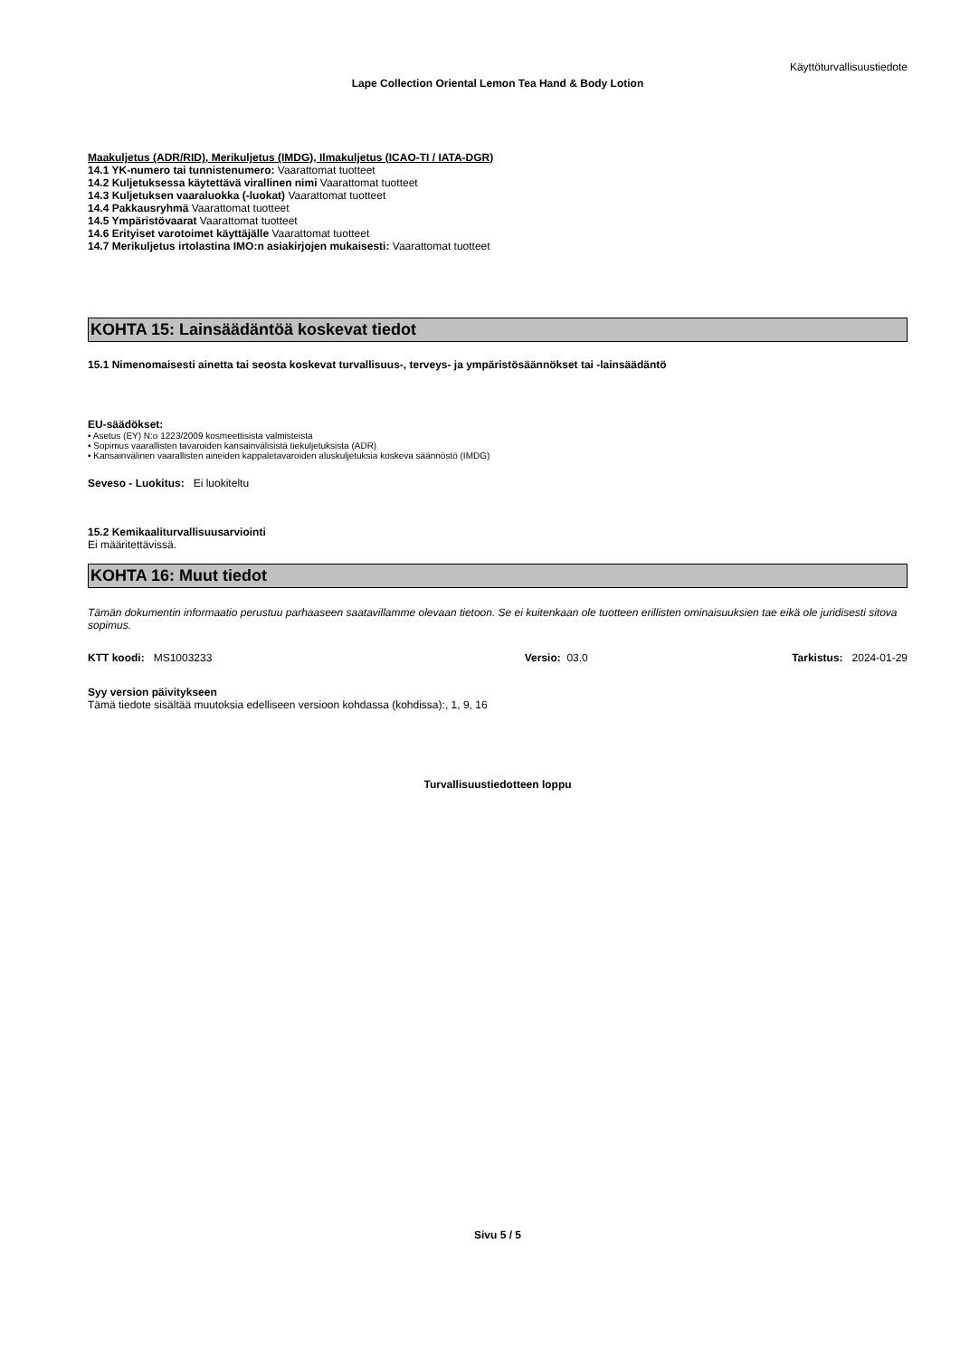Käyttöturvallisuustiedote
Lape Collection Oriental Lemon Tea Hand & Body Lotion
Maakuljetus (ADR/RID), Merikuljetus (IMDG), Ilmakuljetus (ICAO-TI / IATA-DGR)
14.1 YK-numero tai tunnistenumero: Vaarattomat tuotteet
14.2 Kuljetuksessa käytettävä virallinen nimi Vaarattomat tuotteet
14.3 Kuljetuksen vaaraluokka (-luokat) Vaarattomat tuotteet
14.4 Pakkausryhmä Vaarattomat tuotteet
14.5 Ympäristövaarat Vaarattomat tuotteet
14.6 Erityiset varotoimet käyttäjälle Vaarattomat tuotteet
14.7 Merikuljetus irtolastina IMO:n asiakirjojen mukaisesti: Vaarattomat tuotteet
KOHTA 15: Lainsäädäntöä koskevat tiedot
15.1 Nimenomaisesti ainetta tai seosta koskevat turvallisuus-, terveys- ja ympäristösäännökset tai -lainsäädäntö
EU-säädökset:
• Asetus (EY) N:o 1223/2009 kosmeettisista valmisteista
• Sopimus vaarallisten tavaroiden kansainvälisistä tiekuljetuksista (ADR)
• Kansainvälinen vaarallisten aineiden kappaletavaroiden aluskuljetuksia koskeva säännöstö (IMDG)
Seveso - Luokitus: Ei luokiteltu
15.2 Kemikaaliturvallisuusarviointi
Ei määritettävissä.
KOHTA 16: Muut tiedot
Tämän dokumentin informaatio perustuu parhaaseen saatavillamme olevaan tietoon. Se ei kuitenkaan ole tuotteen erillisten ominaisuuksien tae eikä ole juridisesti sitova sopimus.
KTT koodi: MS1003233 Versio: 03.0 Tarkistus: 2024-01-29
Syy version päivitykseen
Tämä tiedote sisältää muutoksia edelliseen versioon kohdassa (kohdissa):, 1, 9, 16
Turvallisuustiedotteen loppu
Sivu 5 / 5